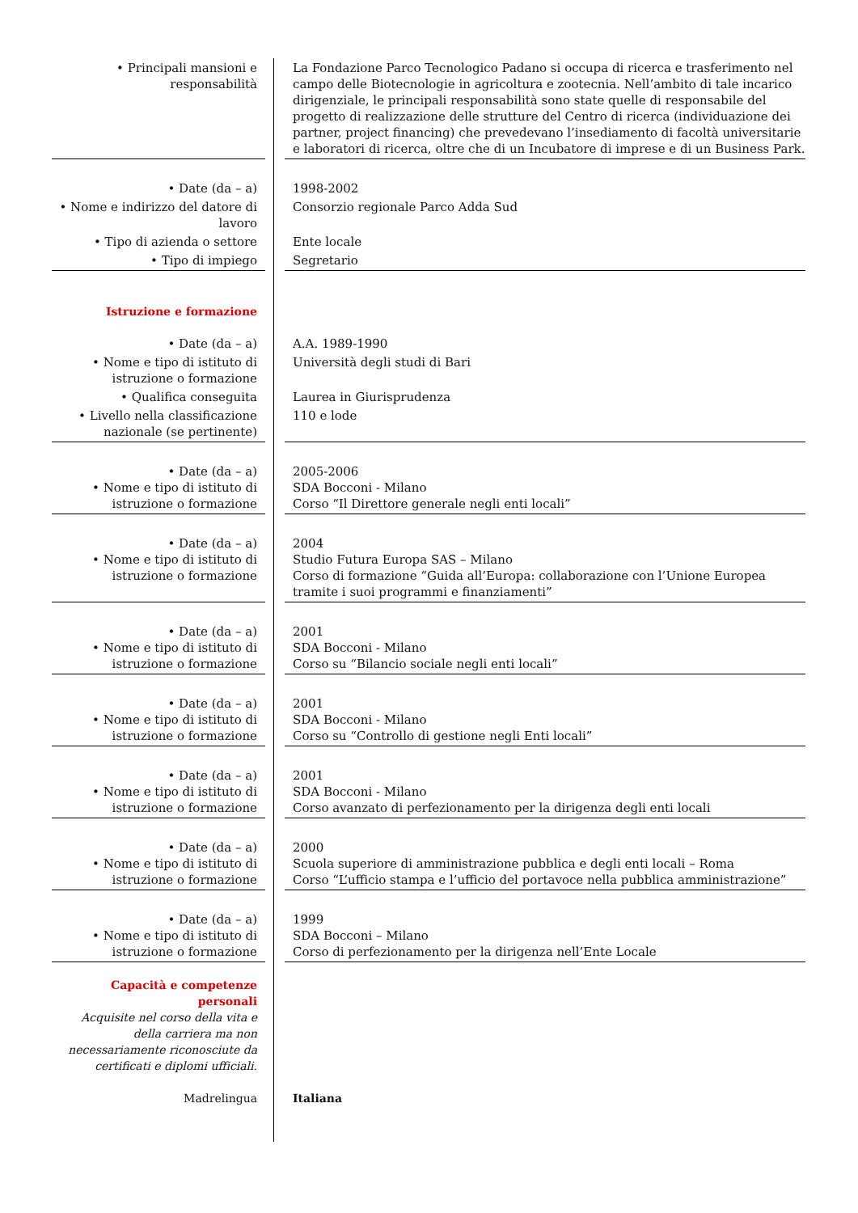| • Principali mansioni e responsabilità | | La Fondazione Parco Tecnologico Padano si occupa di ricerca e trasferimento nel campo delle Biotecnologie in agricoltura e zootecnia. Nell’ambito di tale incarico dirigenziale, le principali responsabilità sono state quelle di responsabile del progetto di realizzazione delle strutture del Centro di ricerca (individuazione dei partner, project financing) che prevedevano l’insediamento di facoltà universitarie e laboratori di ricerca, oltre che di un Incubatore di imprese e di un Business Park. |
| • Date (da – a) | | 1998-2002 |
| • Nome e indirizzo del datore di lavoro | | Consorzio regionale Parco Adda Sud |
| • Tipo di azienda o settore | | Ente locale |
| • Tipo di impiego | | Segretario |
| Istruzione e formazione | | |
| • Date (da – a) | | A.A. 1989-1990 |
| • Nome e tipo di istituto di istruzione o formazione | | Università degli studi di Bari |
| • Qualifica conseguita | | Laurea in Giurisprudenza |
| • Livello nella classificazione nazionale (se pertinente) | | 110 e lode |
| • Date (da – a) | | 2005-2006 |
| • Nome e tipo di istituto di istruzione o formazione | | SDA Bocconi - Milano Corso “Il Direttore generale negli enti locali” |
| • Date (da – a) | | 2004 |
| • Nome e tipo di istituto di istruzione o formazione | | Studio Futura Europa SAS – Milano Corso di formazione “Guida all’Europa: collaborazione con l’Unione Europea tramite i suoi programmi e finanziamenti” |
| • Date (da – a) | | 2001 |
| • Nome e tipo di istituto di istruzione o formazione | | SDA Bocconi - Milano Corso su “Bilancio sociale negli enti locali” |
| • Date (da – a) | | 2001 |
| • Nome e tipo di istituto di istruzione o formazione | | SDA Bocconi - Milano Corso su “Controllo di gestione negli Enti locali” |
| • Date (da – a) | | 2001 |
| • Nome e tipo di istituto di istruzione o formazione | | SDA Bocconi - Milano Corso avanzato di perfezionamento per la dirigenza degli enti locali |
| • Date (da – a) | | 2000 |
| • Nome e tipo di istituto di istruzione o formazione | | Scuola superiore di amministrazione pubblica e degli enti locali – Roma Corso “L’ufficio stampa e l’ufficio del portavoce nella pubblica amministrazione” |
| • Date (da – a) | | 1999 |
| • Nome e tipo di istituto di istruzione o formazione | | SDA Bocconi – Milano Corso di perfezionamento per la dirigenza nell’Ente Locale |
| Capacità e competenze personali Acquisite nel corso della vita e della carriera ma non necessariamente riconosciute da certificati e diplomi ufficiali. | | |
| Madrelingua | | Italiana |